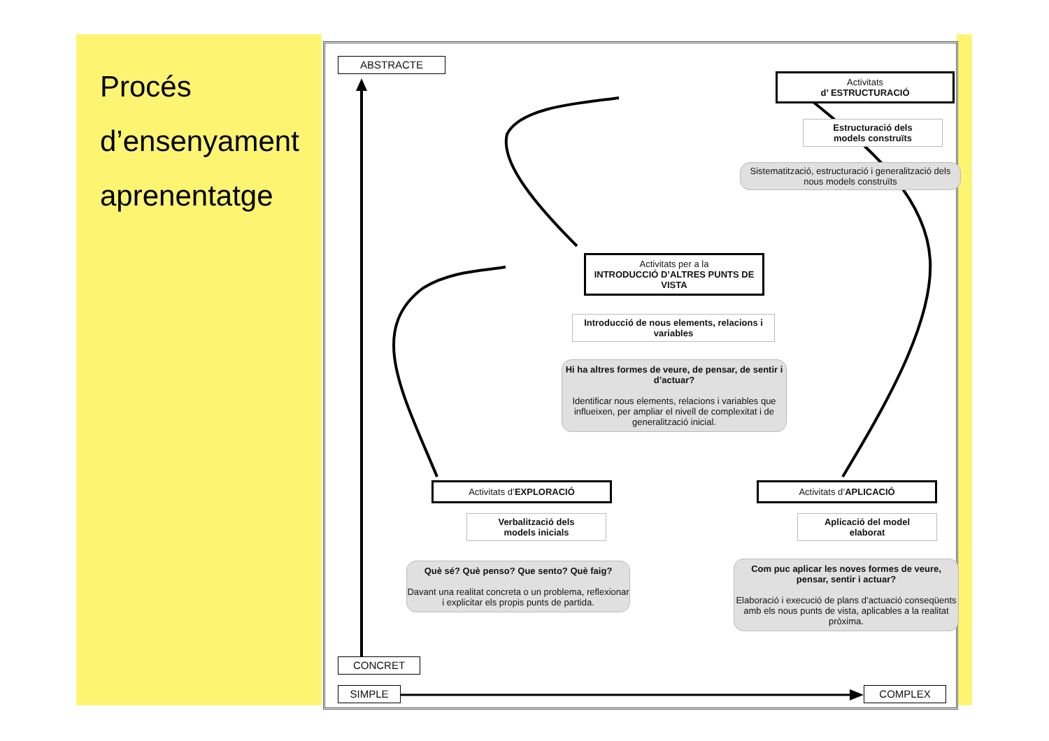Procés
d’ensenyament
aprenentatge
ABSTRACTE
Activitats
d’ ESTRUCTURACIÓ
Estructuració dels
models construïts
Sistematització, estructuració i generalització dels nous models construïts
Activitats per a la
INTRODUCCIÓ D’ALTRES PUNTS DE VISTA
Introducció de nous elements, relacions i variables
Hi ha altres formes de veure, de pensar, de sentir i d’actuar?
Identificar nous elements, relacions i variables que influeixen, per ampliar el nivell de complexitat i de generalització inicial.
Activitats d’EXPLORACIÓ
Verbalització dels
models inicials
Què sé? Què penso? Que sento? Què faig?
Davant una realitat concreta o un problema, reflexionar i explicitar els propis punts de partida.
Activitats d’APLICACIÓ
Aplicació del model
elaborat
Com puc aplicar les noves formes de veure, pensar, sentir i actuar?
Elaboració i execució de plans d’actuació conseqüents amb els nous punts de vista, aplicables a la realitat pròxima.
CONCRET
SIMPLE COMPLEX